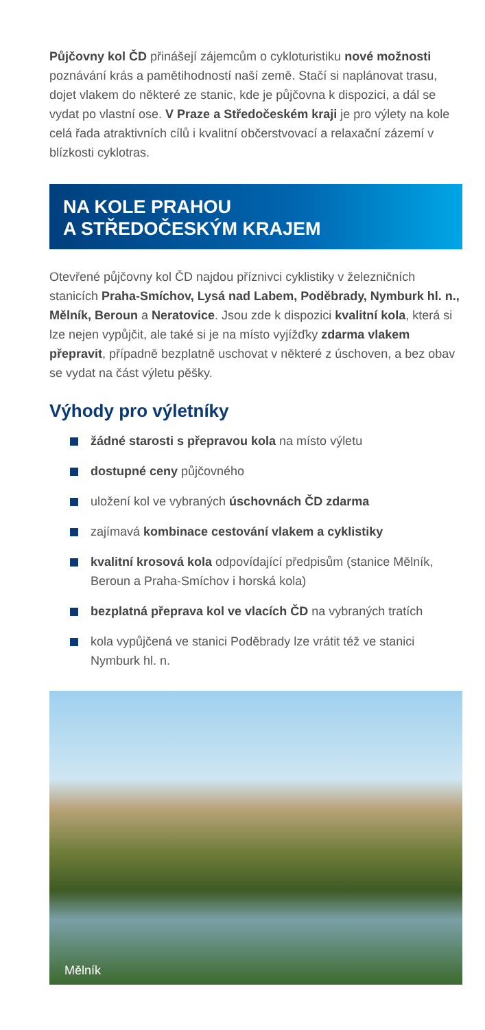Půjčovny kol ČD přinášejí zájemcům o cykloturistiku nové možnosti poznávání krás a pamětihodností naší země. Stačí si naplánovat trasu, dojet vlakem do některé ze stanic, kde je půjčovna k dispozici, a dál se vydat po vlastní ose. V Praze a Středočeském kraji je pro výlety na kole celá řada atraktivních cílů i kvalitní občerstvovací a relaxační zázemí v blízkosti cyklotras.
NA KOLE PRAHOU
A STŘEDOČESKÝM KRAJEM
Otevřené půjčovny kol ČD najdou příznivci cyklistiky v železničních stanicích Praha-Smíchov, Lysá nad Labem, Poděbrady, Nymburk hl. n., Mělník, Beroun a Neratovice. Jsou zde k dispozici kvalitní kola, která si lze nejen vypůjčit, ale také si je na místo vyjížďky zdarma vlakem přepravit, případně bezplatně uschovat v některé z úschoven, a bez obav se vydat na část výletu pěšky.
Výhody pro výletníky
žádné starosti s přepravou kola na místo výletu
dostupné ceny půjčovného
uložení kol ve vybraných úschovnách ČD zdarma
zajímavá kombinace cestování vlakem a cyklistiky
kvalitní krosová kola odpovídající předpisům (stanice Mělník, Beroun a Praha-Smíchov i horská kola)
bezplatná přeprava kol ve vlacích ČD na vybraných tratích
kola vypůjčená ve stanici Poděbrady lze vrátit též ve stanici Nymburk hl. n.
Mělník